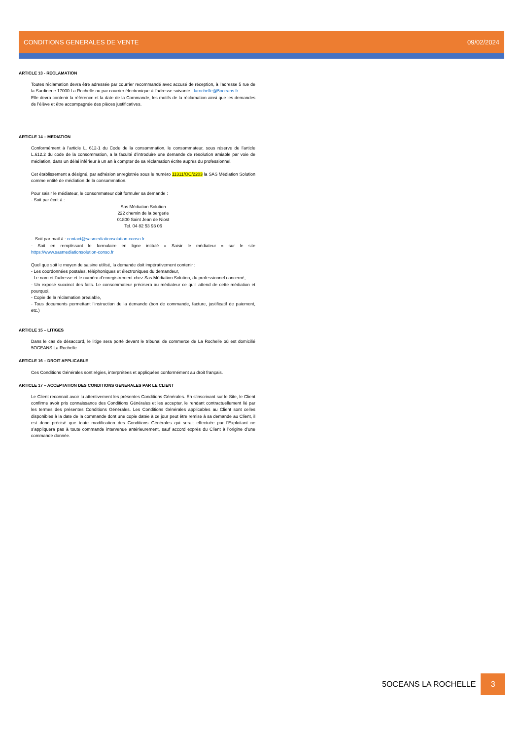CONDITIONS GENERALES DE VENTE 09/02/2024
ARTICLE 13 - RECLAMATION
Toutes réclamation devra être adressée par courrier recommandé avec accusé de réception, à l’adresse 5 rue de la Sardinerie 17000 La Rochelle ou par courrier électronique à l’adresse suivante : larochelle@5oceans.fr
Elle devra contenir la référence et la date de la Commande, les motifs de la réclamation ainsi que les demandes de l’élève et être accompagnée des pièces justificatives.
ARTICLE 14 – MEDIATION
Conformément à l'article L. 612-1 du Code de la consommation, le consommateur, sous réserve de l’article L.612.2 du code de la consommation, a la faculté d’introduire une demande de résolution amiable par voie de médiation, dans un délai inférieur à un an à compter de sa réclamation écrite auprès du professionnel.
Cet établissement a désigné, par adhésion enregistrée sous le numéro 11311/OC/2203 la SAS Médiation Solution comme entité de médiation de la consommation.
Pour saisir le médiateur, le consommateur doit formuler sa demande :
- Soit par écrit à :
Sas Médiation Solution
222 chemin de la bergerie
01800 Saint Jean de Niost
Tel. 04 82 53 93 06
- Soit par mail à : contact@sasmediationsolution-conso.fr
- Soit en remplissant le formulaire en ligne intitulé « Saisir le médiateur » sur le site https://www.sasmediationsolution-conso.fr
Quel que soit le moyen de saisine utilisé, la demande doit impérativement contenir :
- Les coordonnées postales, téléphoniques et électroniques du demandeur,
- Le nom et l’adresse et le numéro d’enregistrement chez Sas Médiation Solution, du professionnel concerné,
- Un exposé succinct des faits. Le consommateur précisera au médiateur ce qu’il attend de cette médiation et pourquoi,
- Copie de la réclamation préalable,
- Tous documents permettant l’instruction de la demande (bon de commande, facture, justificatif de paiement, etc.)
ARTICLE 15 – LITIGES
Dans le cas de désaccord, le litige sera porté devant le tribunal de commerce de La Rochelle où est domicilié 5OCEANS La Rochelle
ARTICLE 16 – DROIT APPLICABLE
Ces Conditions Générales sont régies, interprétées et appliquées conformément au droit français.
ARTICLE 17 – ACCEPTATION DES CONDITIONS GENERALES PAR LE CLIENT
Le Client reconnait avoir lu attentivement les présentes Conditions Générales. En s’inscrivant sur le Site, le Client confirme avoir pris connaissance des Conditions Générales et les accepter, le rendant contractuellement lié par les termes des présentes Conditions Générales. Les Conditions Générales applicables au Client sont celles disponibles à la date de la commande dont une copie datée à ce jour peut être remise à sa demande au Client, il est donc précisé que toute modification des Conditions Générales qui serait effectuée par l’Exploitant ne s’appliquera pas à toute commande intervenue antérieurement, sauf accord exprès du Client à l’origine d’une commande donnée.
5OCEANS LA ROCHELLE 3